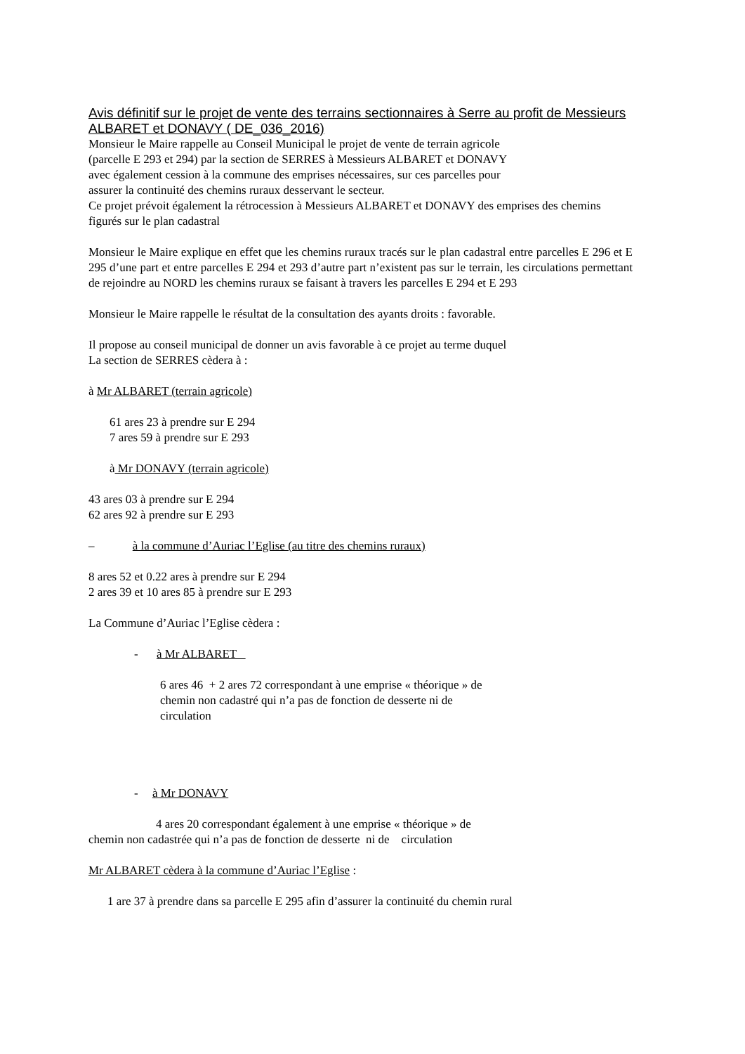Avis définitif sur le projet de vente des terrains sectionnaires à Serre au profit de Messieurs ALBARET et DONAVY ( DE_036_2016)
Monsieur le Maire rappelle au Conseil Municipal le projet de vente de terrain agricole
(parcelle E 293 et 294) par la section de SERRES à Messieurs ALBARET et DONAVY
avec également cession à la commune des emprises nécessaires, sur ces parcelles pour
assurer la continuité des chemins ruraux desservant le secteur.
Ce projet prévoit également la rétrocession à Messieurs ALBARET et DONAVY des emprises des chemins figurés sur le plan cadastral
Monsieur le Maire explique en effet que les chemins ruraux tracés sur le plan cadastral entre parcelles E 296 et E 295 d’une part et entre parcelles E 294 et 293 d’autre part n’existent pas sur le terrain, les circulations permettant de rejoindre au NORD les chemins ruraux se faisant à travers les parcelles E 294 et E 293
Monsieur le Maire rappelle le résultat de la consultation des ayants droits : favorable.
Il propose au conseil municipal de donner un avis favorable à ce projet au terme duquel
La section de SERRES cèdera à :
à Mr ALBARET (terrain agricole)
61 ares 23 à prendre sur E 294
7 ares 59 à prendre sur E 293
à Mr DONAVY (terrain agricole)
43 ares 03 à prendre sur E 294
62 ares 92 à prendre sur E 293
– à la commune d’Auriac l’Eglise (au titre des chemins ruraux)
8 ares 52 et 0.22 ares à prendre sur E 294
2 ares 39 et 10 ares 85 à prendre sur E 293
La Commune d’Auriac l’Eglise cèdera :
- à Mr ALBARET
6 ares 46 + 2 ares 72 correspondant à une emprise « théorique » de
chemin non cadastré qui n’a pas de fonction de desserte ni de
circulation
- à Mr DONAVY
4 ares 20 correspondant également à une emprise « théorique » de
chemin non cadastrée qui n’a pas de fonction de desserte ni de circulation
Mr ALBARET cèdera à la commune d’Auriac l’Eglise :
1 are 37 à prendre dans sa parcelle E 295 afin d’assurer la continuité du chemin rural